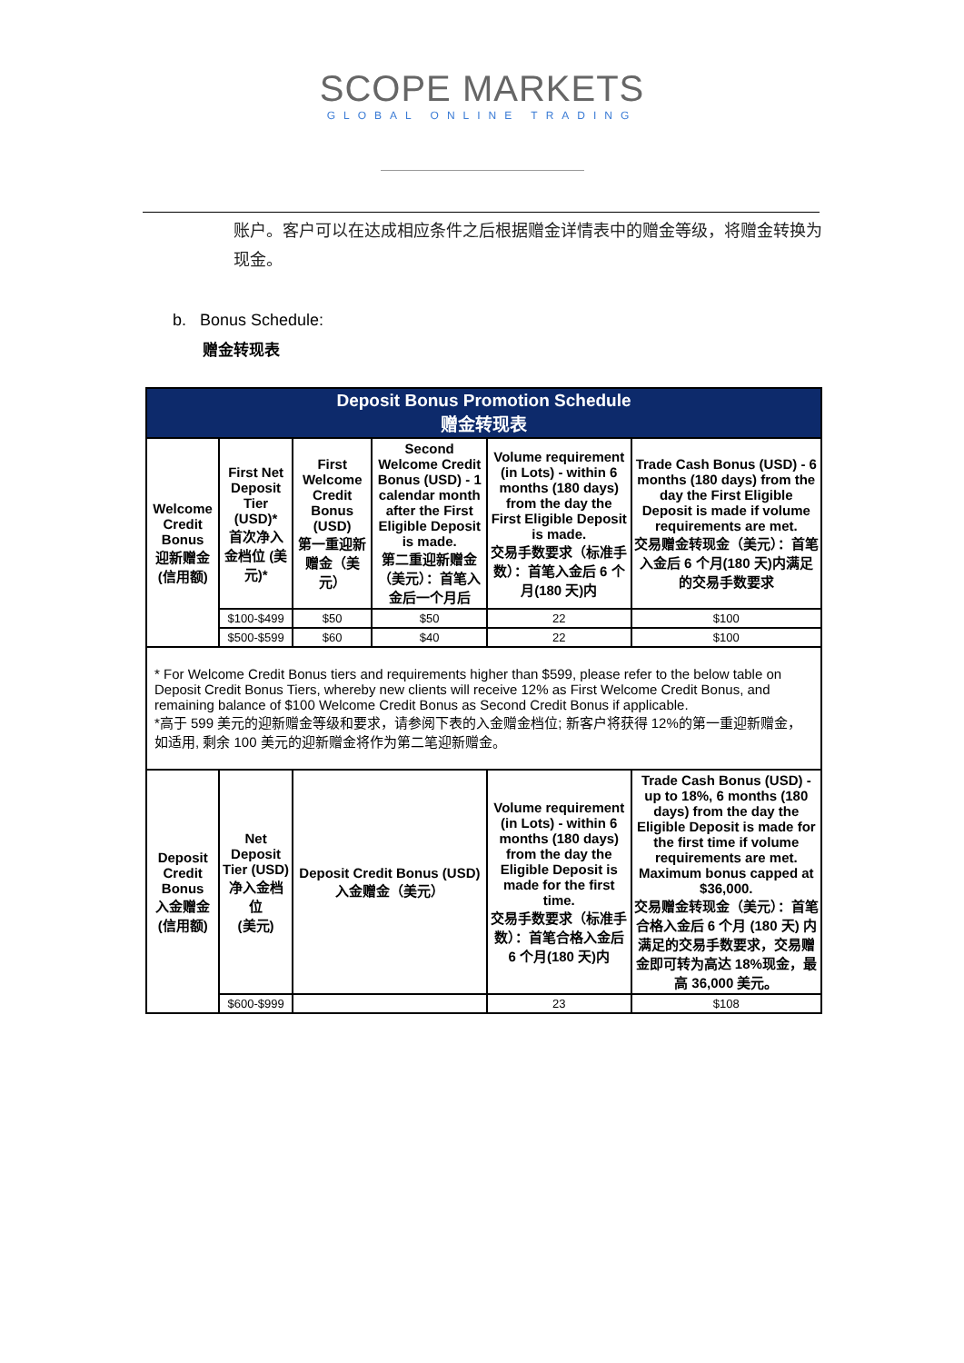SCOPE MARKETS
GLOBAL ONLINE TRADING
账户。客户可以在达成相应条件之后根据赠金详情表中的赠金等级，将赠金转换为现金。
b. Bonus Schedule:
赠金转现表
| Deposit Bonus Promotion Schedule 赠金转现表 | | | | | |
| --- | --- | --- | --- | --- | --- |
| Welcome Credit Bonus 迎新赠金 (信用额) | First Net Deposit Tier (USD)* 首次净入金档位 (美元)* | First Welcome Credit Bonus (USD) 第一重迎新赠金（美元） | Second Welcome Credit Bonus (USD) - 1 calendar month after the First Eligible Deposit is made. 第二重迎新赠金（美元）：首笔入金后一个月后 | Volume requirement (in Lots) - within 6 months (180 days) from the day the First Eligible Deposit is made. 交易手数要求（标准手数）：首笔入金后 6 个月(180 天)内 | Trade Cash Bonus (USD) - 6 months (180 days) from the day the First Eligible Deposit is made if volume requirements are met. 交易赠金转现金（美元）：首笔入金后 6 个月(180 天)内满足的交易手数要求 |
| | $100-$499 | $50 | $50 | 22 | $100 |
| | $500-$599 | $60 | $40 | 22 | $100 |
| * For Welcome Credit Bonus tiers and requirements higher than $599, please refer to the below table on Deposit Credit Bonus Tiers, whereby new clients will receive 12% as First Welcome Credit Bonus, and remaining balance of $100 Welcome Credit Bonus as Second Credit Bonus if applicable. *高于 599 美元的迎新赠金等级和要求，请参阅下表的入金赠金档位; 新客户将获得 12%的第一重迎新赠金，如适用, 剩余 100 美元的迎新赠金将作为第二笔迎新赠金。 | | | | | |
| Deposit Credit Bonus 入金赠金 (信用额) | Net Deposit Tier (USD) 净入金档位 (美元) | Deposit Credit Bonus (USD) 入金赠金（美元） | | Volume requirement (in Lots) - within 6 months (180 days) from the day the Eligible Deposit is made for the first time. 交易手数要求（标准手数）：首笔合格入金后 6 个月(180 天)内 | Trade Cash Bonus (USD) - up to 18%, 6 months (180 days) from the day the Eligible Deposit is made for the first time if volume requirements are met. Maximum bonus capped at $36,000. 交易赠金转现金（美元）：首笔合格入金后 6 个月 (180 天) 内满足的交易手数要求，交易赠金即可转为高达 18%现金，最高 36,000 美元。 |
| | $600-$999 | | | 23 | $108 |